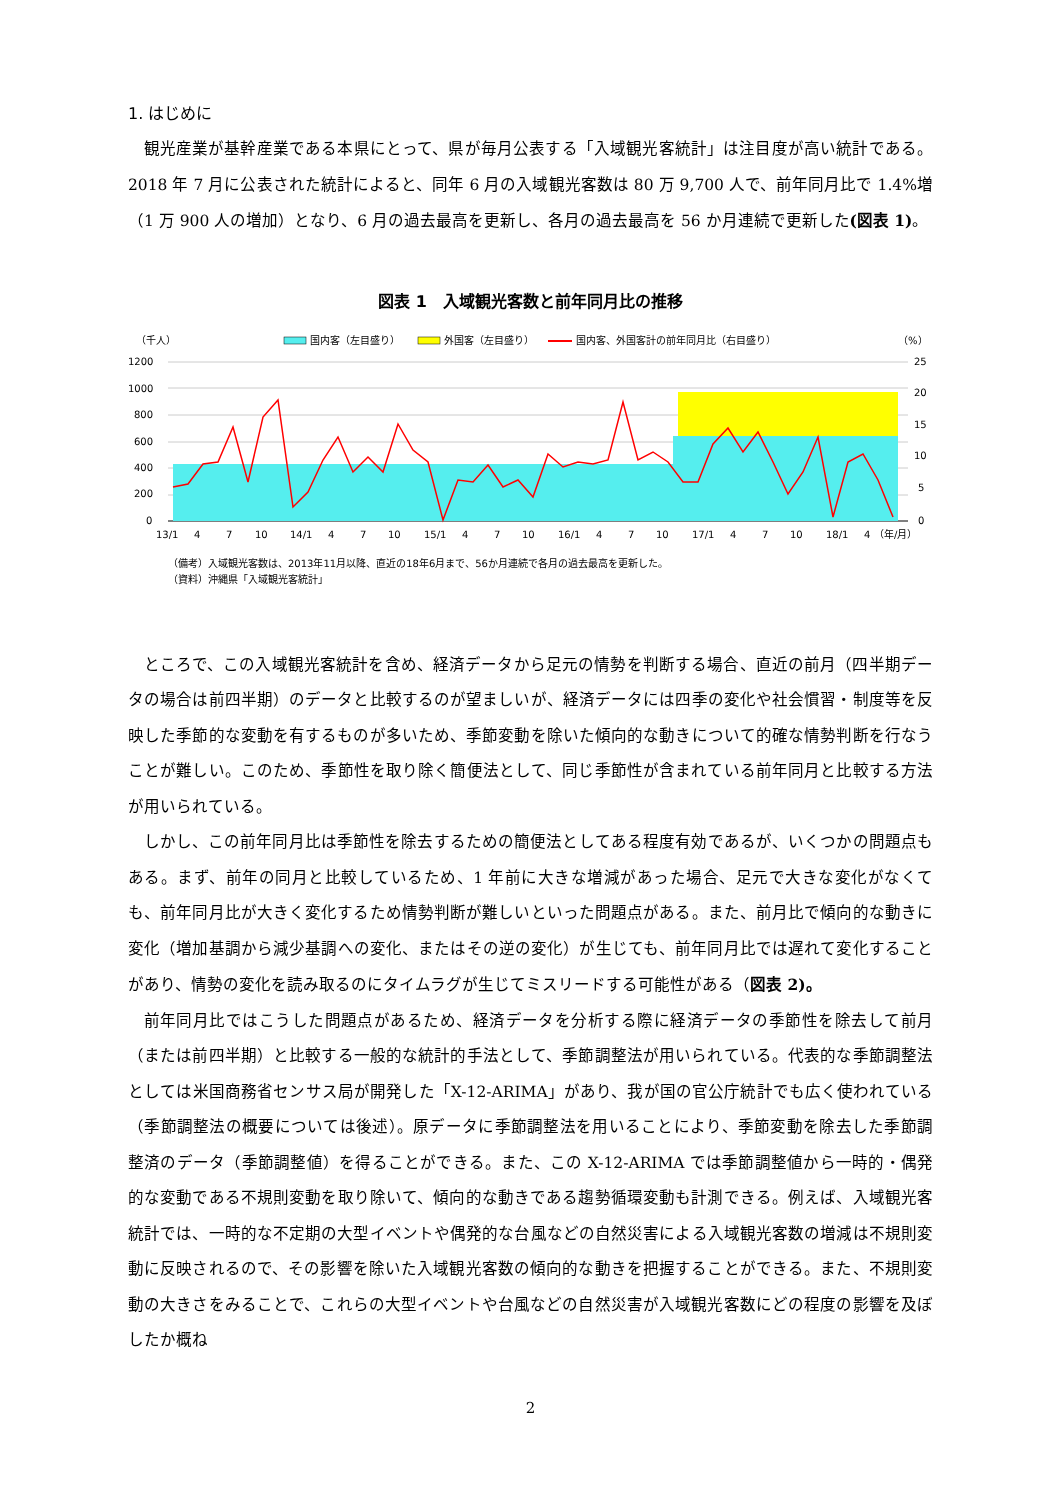1. はじめに
観光産業が基幹産業である本県にとって、県が毎月公表する「入域観光客統計」は注目度が高い統計である。2018 年 7 月に公表された統計によると、同年 6 月の入域観光客数は 80 万 9,700 人で、前年同月比で 1.4%増（1 万 900 人の増加）となり、6 月の過去最高を更新し、各月の過去最高を 56 か月連続で更新した(図表 1)。
図表 1　入域観光客数と前年同月比の推移
（千人）
（%）
国内客（左目盛り）
外国客（左目盛り）
国内客、外国客計の前年同月比（右目盛り）
1200
1000
800
600
400
200
0
25
20
15
10
5
0
13/1
4
7
10
14/1
4
7
10
15/1
4
7
10
16/1
4
7
10
17/1
4
7
10
18/1
4
（年/月）
（備考）入域観光客数は、2013年11月以降、直近の18年6月まで、56か月連続で各月の過去最高を更新した。
（資料）沖縄県「入域観光客統計」
ところで、この入域観光客統計を含め、経済データから足元の情勢を判断する場合、直近の前月（四半期データの場合は前四半期）のデータと比較するのが望ましいが、経済データには四季の変化や社会慣習・制度等を反映した季節的な変動を有するものが多いため、季節変動を除いた傾向的な動きについて的確な情勢判断を行なうことが難しい。このため、季節性を取り除く簡便法として、同じ季節性が含まれている前年同月と比較する方法が用いられている。
しかし、この前年同月比は季節性を除去するための簡便法としてある程度有効であるが、いくつかの問題点もある。まず、前年の同月と比較しているため、1 年前に大きな増減があった場合、足元で大きな変化がなくても、前年同月比が大きく変化するため情勢判断が難しいといった問題点がある。また、前月比で傾向的な動きに変化（増加基調から減少基調への変化、またはその逆の変化）が生じても、前年同月比では遅れて変化することがあり、情勢の変化を読み取るのにタイムラグが生じてミスリードする可能性がある（図表 2)。
前年同月比ではこうした問題点があるため、経済データを分析する際に経済データの季節性を除去して前月（または前四半期）と比較する一般的な統計的手法として、季節調整法が用いられている。代表的な季節調整法としては米国商務省センサス局が開発した「X-12-ARIMA」があり、我が国の官公庁統計でも広く使われている（季節調整法の概要については後述）。原データに季節調整法を用いることにより、季節変動を除去した季節調整済のデータ（季節調整値）を得ることができる。また、この X-12-ARIMA では季節調整値から一時的・偶発的な変動である不規則変動を取り除いて、傾向的な動きである趨勢循環変動も計測できる。例えば、入域観光客統計では、一時的な不定期の大型イベントや偶発的な台風などの自然災害による入域観光客数の増減は不規則変動に反映されるので、その影響を除いた入域観光客数の傾向的な動きを把握することができる。また、不規則変動の大きさをみることで、これらの大型イベントや台風などの自然災害が入域観光客数にどの程度の影響を及ぼしたか概ね
2